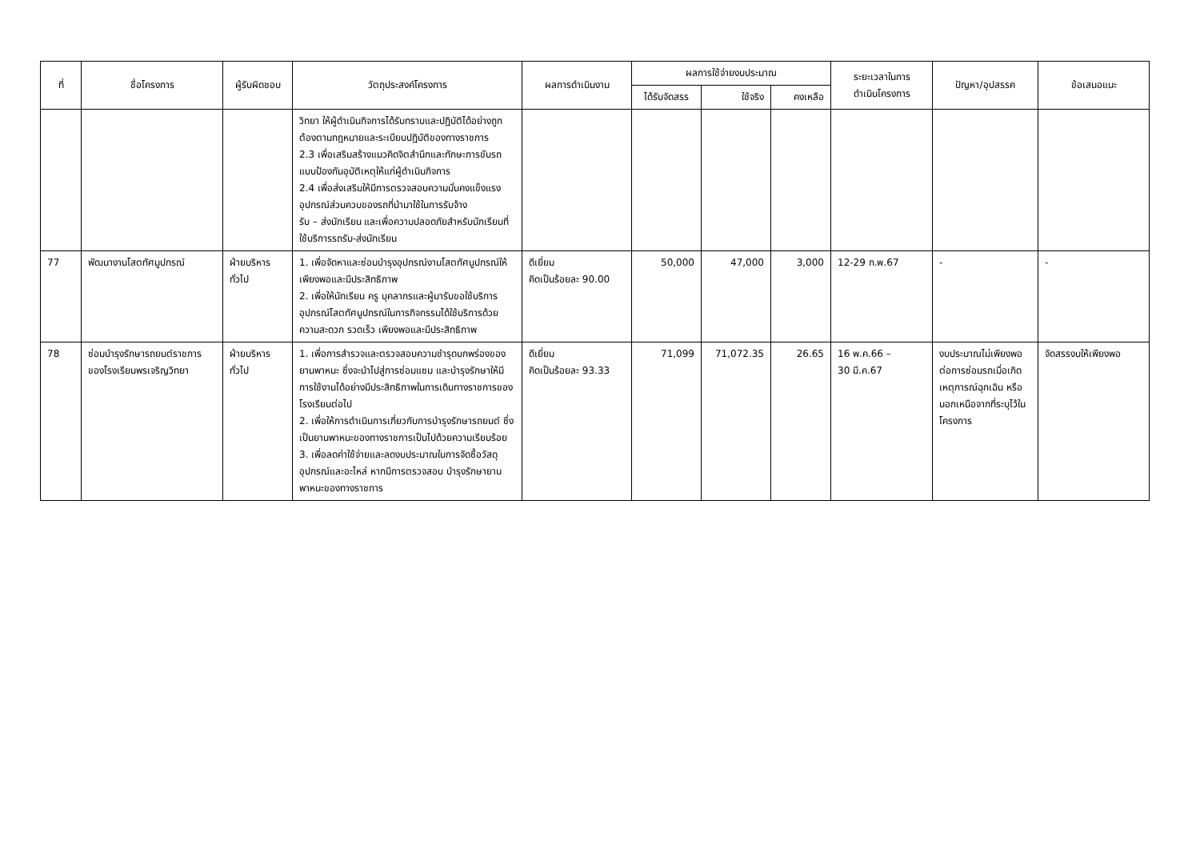| ที่ | ชื่อโครงการ | ผู้รับผิดชอบ | วัตถุประสงค์โครงการ | ผลการดำเนินงาน | ผลการใช้จ่ายงบประมาณ | | | ระยะเวลาในการ ดำเนินโครงการ | ปัญหา/อุปสรรค | ข้อเสนอแนะ |
| --- | --- | --- | --- | --- | --- | --- | --- | --- | --- | --- |
| | | | | | ได้รับจัดสรร | ใช้จริง | คงเหลือ | | | |
| | | | วิทยา ให้ผู้ดำเนินกิจการได้รับทราบและปฏิบัติได้อย่างถูกต้องตามกฎหมายและระเบียบปฏิบัติของทางราชการ 2.3 เพื่อเสริมสร้างแนวคิดจิตสำนึกและทักษะการขับรถแบบป้องกันอุบัติเหตุให้แก่ผู้ดำเนินกิจการ 2.4 เพื่อส่งเสริมให้มีการตรวจสอบความมั่นคงแข็งแรงอุปกรณ์ส่วนควบของรถที่นำมาใช้ในการรับจ้าง รับ – ส่งนักเรียน และเพื่อความปลอดภัยสำหรับนักเรียนที่ใช้บริการรถรับ-ส่งนักเรียน | | | | | | | |
| 77 | พัฒนางานโสตทัศนูปกรณ์ | ฝ่ายบริหารทั่วไป | 1. เพื่อจัดหาและซ่อมบำรุงอุปกรณ์งานโสตทัศนูปกรณ์ให้เพียงพอและมีประสิทธิภาพ 2. เพื่อให้นักเรียน ครู บุคลากรและผู้มารับขอใช้บริการอุปกรณ์โสตทัศนูปกรณ์ในการกิจกรรมได้ใช้บริการด้วยความสะดวก รวดเร็ว เพียงพอและมีประสิทธิภาพ | ดีเยี่ยม คิดเป็นร้อยละ 90.00 | 50,000 | 47,000 | 3,000 | 12-29 ก.พ.67 | - | - |
| 78 | ซ่อมบำรุงรักษารถยนต์ราชการของโรงเรียนพรเจริญวิทยา | ฝ่ายบริหารทั่วไป | 1. เพื่อการสำรวจและตรวจสอบความชำรุดบกพร่องของ ยานพาหนะ ซึ่งจะนำไปสู่การซ่อมแซม และบำรุงรักษาให้มีการใช้งานได้อย่างมีประสิทธิภาพในการเดินทางราชการของโรงเรียนต่อไป 2. เพื่อให้การดำเนินการเกี่ยวกับการบำรุงรักษารถยนต์ ซึ่งเป็นยานพาหนะของทางราชการเป็นไปด้วยความเรียบร้อย 3. เพื่อลดค่าใช้จ่ายและลดงบประมาณในการจัดซื้อวัสดุอุปกรณ์และอะไหล่ หากมีการตรวจสอบ บำรุงรักษายานพาหนะของทางราชการ | ดีเยี่ยม คิดเป็นร้อยละ 93.33 | 71,099 | 71,072.35 | 26.65 | 16 พ.ค.66 – 30 มี.ค.67 | งบประมาณไม่เพียงพอต่อการซ่อมรถเมื่อเกิดเหตุการณ์ฉุกเฉิน หรือนอกเหนือจากที่ระบุไว้ในโครงการ | จัดสรรงบให้เพียงพอ |